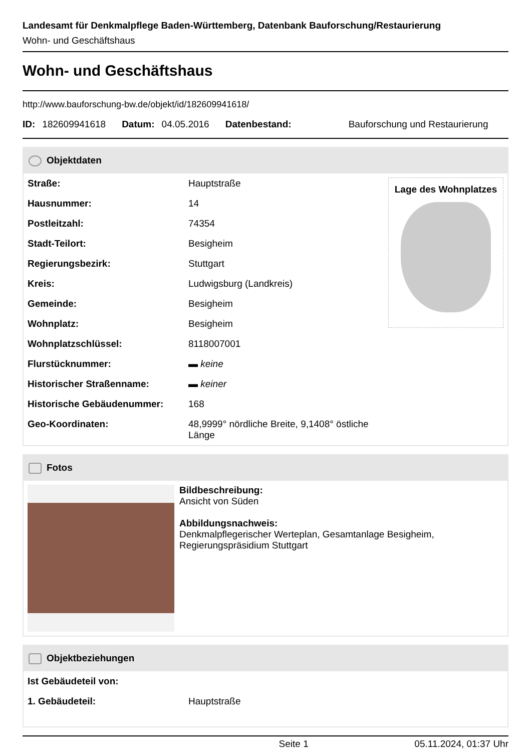Landesamt für Denkmalpflege Baden-Württemberg, Datenbank Bauforschung/Restaurierung
Wohn- und Geschäftshaus
Wohn- und Geschäftshaus
http://www.bauforschung-bw.de/objekt/id/182609941618/
ID: 182609941618 Datum: 04.05.2016 Datenbestand: Bauforschung und Restaurierung
Objektdaten
Lage des Wohnplatzes
| Straße: | Hauptstraße |
| Hausnummer: | 14 |
| Postleitzahl: | 74354 |
| Stadt-Teilort: | Besigheim |
| Regierungsbezirk: | Stuttgart |
| Kreis: | Ludwigsburg (Landkreis) |
| Gemeinde: | Besigheim |
| Wohnplatz: | Besigheim |
| Wohnplatzschlüssel: | 8118007001 |
| Flurstücknummer: | ▬ keine |
| Historischer Straßenname: | ▬ keiner |
| Historische Gebäudenummer: | 168 |
| Geo-Koordinaten: | 48,9999° nördliche Breite, 9,1408° östliche Länge |
Fotos
Bildbeschreibung:
Ansicht von Süden
Abbildungsnachweis:
Denkmalpflegerischer Werteplan, Gesamtanlage Besigheim,
Regierungspräsidium Stuttgart
Objektbeziehungen
| Ist Gebäudeteil von: | |
| 1. Gebäudeteil: | Hauptstraße |
Seite 1 05.11.2024, 01:37 Uhr